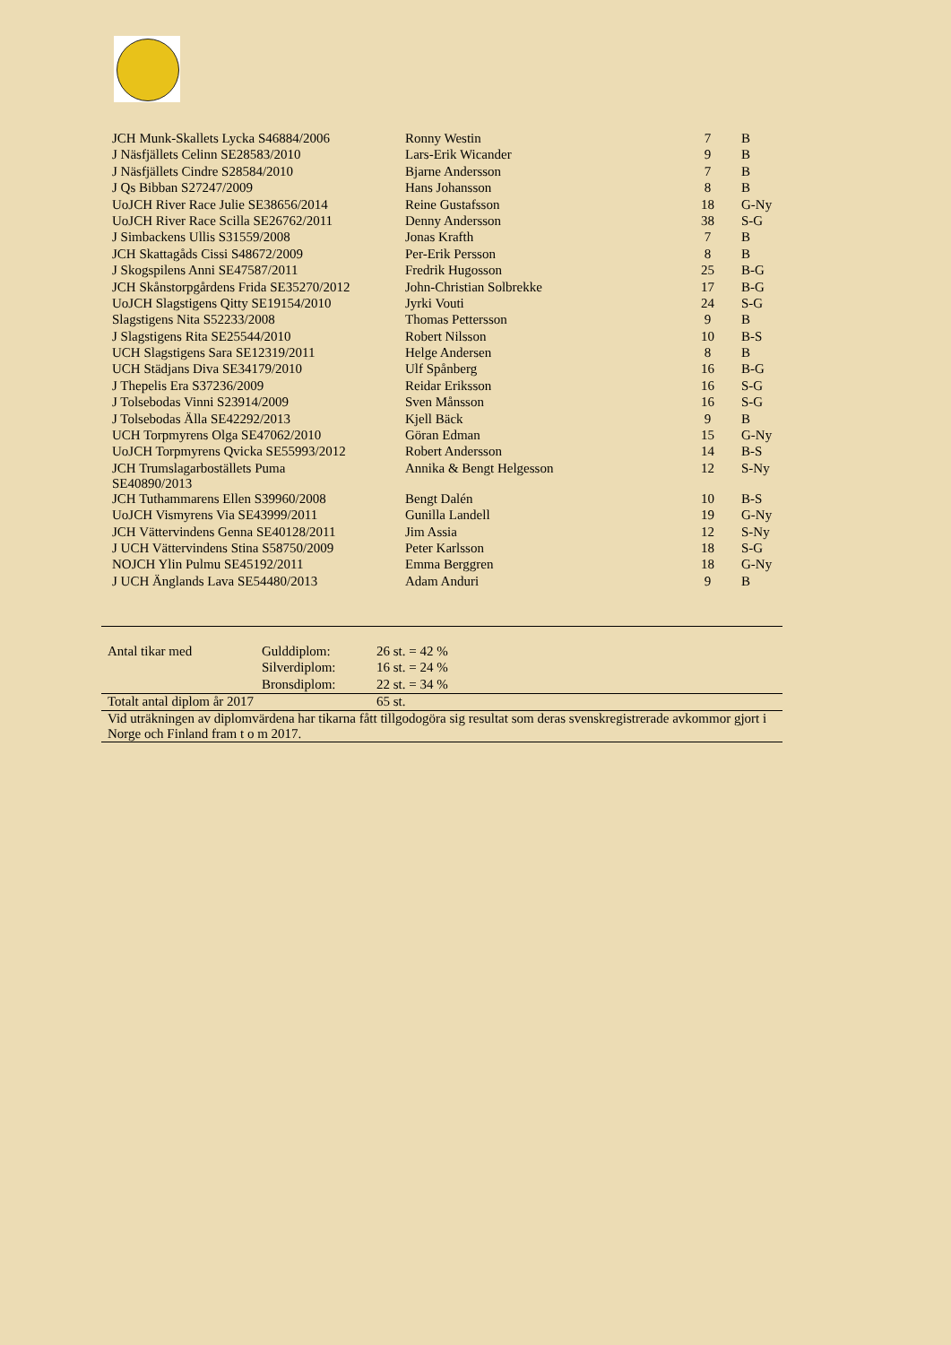| JCH Munk-Skallets Lycka S46884/2006 | Ronny Westin | 7 | B |
| J Näsfjällets Celinn SE28583/2010 | Lars-Erik Wicander | 9 | B |
| J Näsfjällets Cindre S28584/2010 | Bjarne Andersson | 7 | B |
| J Qs Bibban S27247/2009 | Hans Johansson | 8 | B |
| UoJCH River Race Julie SE38656/2014 | Reine Gustafsson | 18 | G-Ny |
| UoJCH River Race Scilla SE26762/2011 | Denny Andersson | 38 | S-G |
| J Simbackens Ullis S31559/2008 | Jonas Krafth | 7 | B |
| JCH Skattagåds Cissi S48672/2009 | Per-Erik Persson | 8 | B |
| J Skogspilens Anni SE47587/2011 | Fredrik Hugosson | 25 | B-G |
| JCH Skånstorpgårdens Frida SE35270/2012 | John-Christian Solbrekke | 17 | B-G |
| UoJCH Slagstigens Qitty SE19154/2010 | Jyrki Vouti | 24 | S-G |
| Slagstigens Nita S52233/2008 | Thomas Pettersson | 9 | B |
| J Slagstigens Rita SE25544/2010 | Robert Nilsson | 10 | B-S |
| UCH Slagstigens Sara SE12319/2011 | Helge Andersen | 8 | B |
| UCH Städjans Diva SE34179/2010 | Ulf Spånberg | 16 | B-G |
| J Thepelis Era S37236/2009 | Reidar Eriksson | 16 | S-G |
| J Tolsebodas Vinni S23914/2009 | Sven Månsson | 16 | S-G |
| J Tolsebodas Älla SE42292/2013 | Kjell Bäck | 9 | B |
| UCH Torpmyrens Olga SE47062/2010 | Göran Edman | 15 | G-Ny |
| UoJCH Torpmyrens Qvicka SE55993/2012 | Robert Andersson | 14 | B-S |
| JCH Trumslagarboställets Puma SE40890/2013 | Annika & Bengt Helgesson | 12 | S-Ny |
| JCH Tuthammarens Ellen S39960/2008 | Bengt Dalén | 10 | B-S |
| UoJCH Vismyrens Via SE43999/2011 | Gunilla Landell | 19 | G-Ny |
| JCH Vättervindens Genna SE40128/2011 | Jim Assia | 12 | S-Ny |
| J UCH Vättervindens Stina S58750/2009 | Peter Karlsson | 18 | S-G |
| NOJCH Ylin Pulmu SE45192/2011 | Emma Berggren | 18 | G-Ny |
| J UCH Änglands Lava SE54480/2013 | Adam Anduri | 9 | B |
| Antal tikar med | Gulddiplom: | 26 st. = 42 % |
| | Silverdiplom: | 16 st. = 24 % |
| | Bronsdiplom: | 22 st. = 34 % |
| Totalt antal diplom år 2017 | | 65 st. |
| Vid uträkningen av diplomvärdena har tikarna fått tillgodogöra sig resultat som deras svenskregistrerade avkommor gjort i Norge och Finland fram t o m 2017. | | |